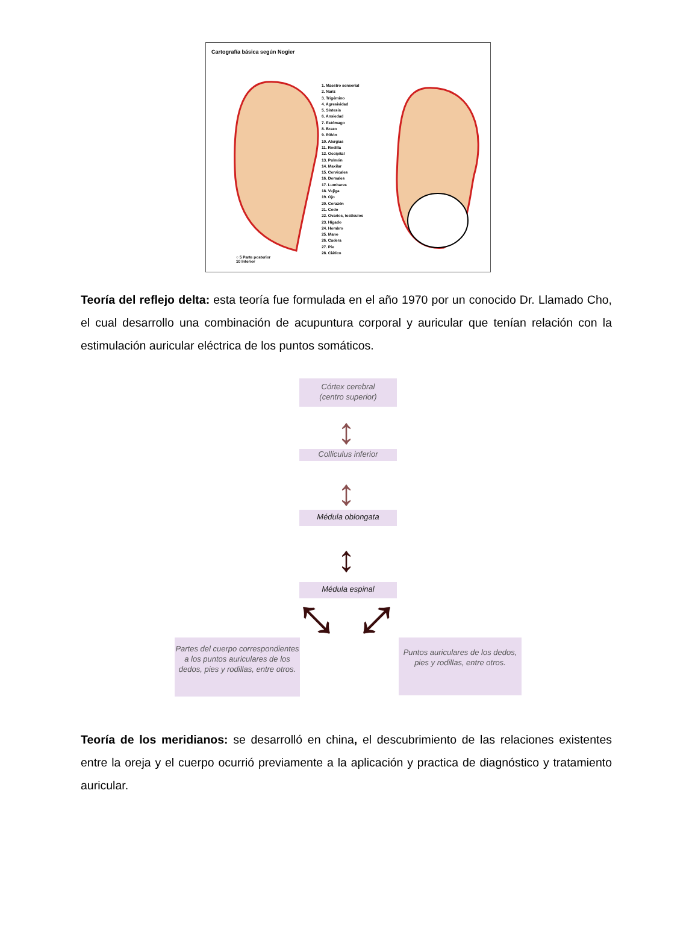Cartografía básica según Nogier
1. Maestro sensorial
2. Nariz
3. Trigémino
4. Agresividad
5. Síntesis
6. Ansiedad
7. Estómago
8. Brazo
9. Riñón
10. Alergias
11. Rodilla
12. Occipital
13. Pulmón
14. Maxilar
15. Cervicales
16. Dorsales
17. Lumbares
18. Vejiga
19. Ojo
20. Corazón
21. Codo
22. Ovarios, testículos
23. Hígado
24. Hombro
25. Mano
26. Cadera
27. Pie
28. Ciático
○ 5 Parte posterior
10 Interior
Teoría del reflejo delta: esta teoría fue formulada en el año 1970 por un conocido Dr. Llamado Cho, el cual desarrollo una combinación de acupuntura corporal y auricular que tenían relación con la estimulación auricular eléctrica de los puntos somáticos.
Córtex cerebral
(centro superior)
↕
Colliculus inferior
↕
Médula oblongata
↕
Médula espinal
⤡ ⤢
Partes del cuerpo correspondientes a los puntos auriculares de los dedos, pies y rodillas, entre otros.
Puntos auriculares de los dedos, pies y rodillas, entre otros.
Teoría de los meridianos: se desarrolló en china, el descubrimiento de las relaciones existentes entre la oreja y el cuerpo ocurrió previamente a la aplicación y practica de diagnóstico y tratamiento auricular.